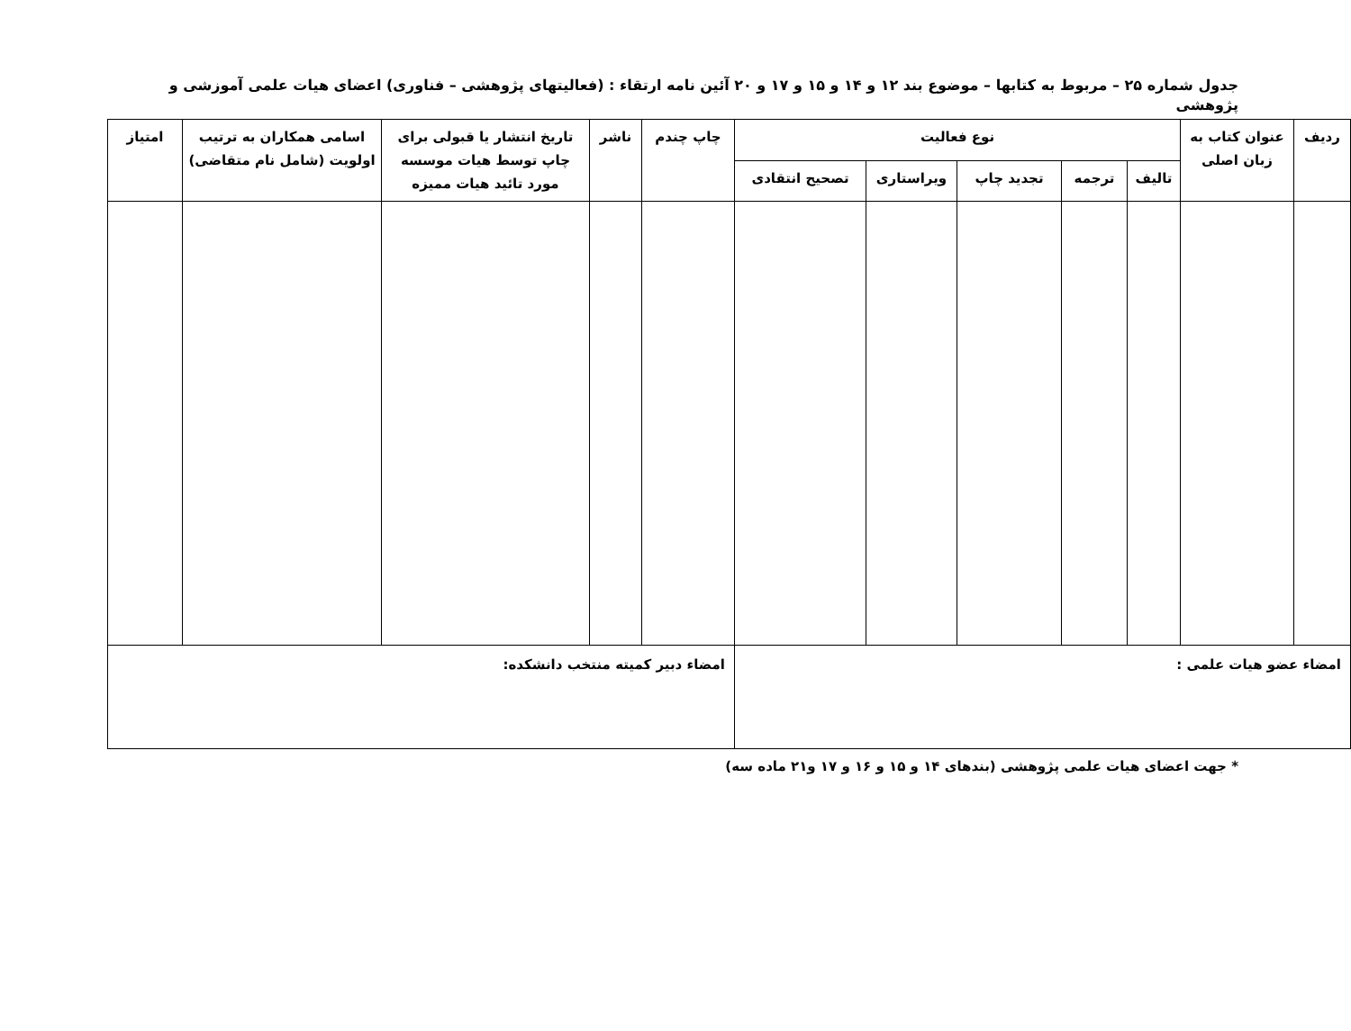جدول شماره ۲۵ – مربوط به کتابها – موضوع بند ۱۲ و ۱۴ و ۱۵ و ۱۷ و ۲۰ آئین نامه ارتقاء : (فعالیتهای پژوهشی – فناوری) اعضای هیات علمی آموزشی و پژوهشی
| ردیف | عنوان کتاب به زبان اصلی | نوع فعالیت | | | | | چاپ چندم | ناشر | تاریخ انتشار یا قبولی برای چاپ توسط هیات موسسه مورد تائید هیات ممیزه | اسامی همکاران به ترتیب اولویت (شامل نام متقاضی) | امتیاز |
| --- | --- | --- | --- | --- | --- | --- | --- | --- | --- | --- | --- |
| | | تالیف | ترجمه | تجدید چاپ | ویراستاری | تصحیح انتقادی | | | | | |
| امضاء عضو هیات علمی : | | | | | | | امضاء دبیر کمیته منتخب دانشکده: | | | | |
* جهت اعضای هیات علمی پژوهشی (بندهای ۱۴ و ۱۵ و ۱۶ و ۱۷ و۲۱ ماده سه)